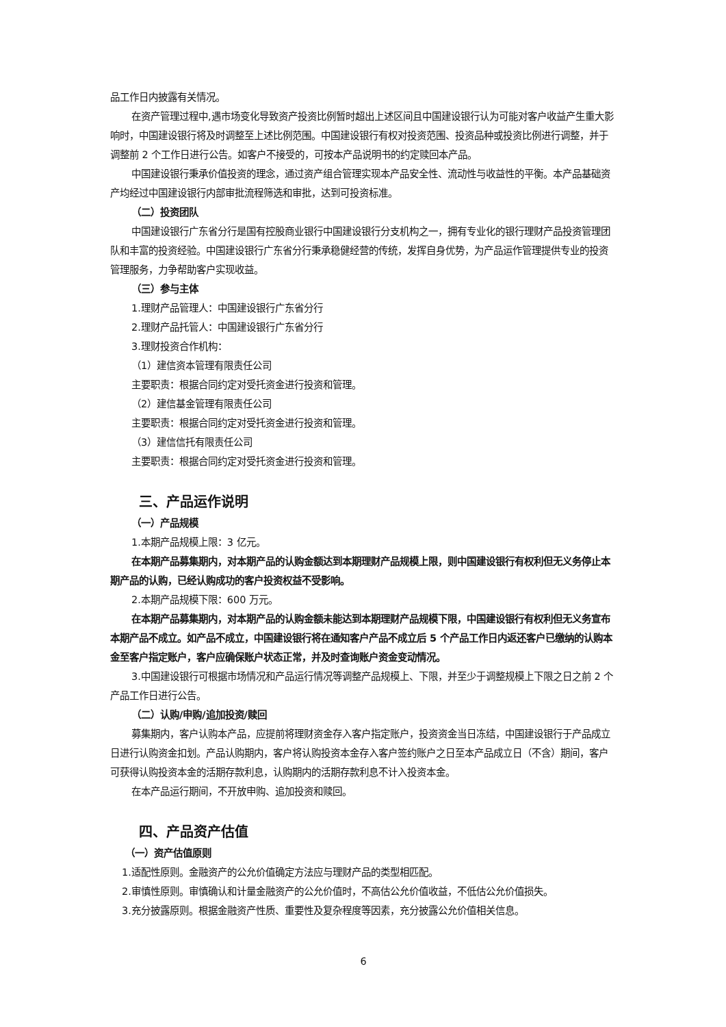品工作日内披露有关情况。
在资产管理过程中,遇市场变化导致资产投资比例暂时超出上述区间且中国建设银行认为可能对客户收益产生重大影响时，中国建设银行将及时调整至上述比例范围。中国建设银行有权对投资范围、投资品种或投资比例进行调整，并于调整前 2 个工作日进行公告。如客户不接受的，可按本产品说明书的约定赎回本产品。
中国建设银行秉承价值投资的理念，通过资产组合管理实现本产品安全性、流动性与收益性的平衡。本产品基础资产均经过中国建设银行内部审批流程筛选和审批，达到可投资标准。
（二）投资团队
中国建设银行广东省分行是国有控股商业银行中国建设银行分支机构之一，拥有专业化的银行理财产品投资管理团队和丰富的投资经验。中国建设银行广东省分行秉承稳健经营的传统，发挥自身优势，为产品运作管理提供专业的投资管理服务，力争帮助客户实现收益。
（三）参与主体
1.理财产品管理人：中国建设银行广东省分行
2.理财产品托管人：中国建设银行广东省分行
3.理财投资合作机构：
（1）建信资本管理有限责任公司
主要职责：根据合同约定对受托资金进行投资和管理。
（2）建信基金管理有限责任公司
主要职责：根据合同约定对受托资金进行投资和管理。
（3）建信信托有限责任公司
主要职责：根据合同约定对受托资金进行投资和管理。
三、产品运作说明
（一）产品规模
1.本期产品规模上限：3 亿元。
在本期产品募集期内，对本期产品的认购金额达到本期理财产品规模上限，则中国建设银行有权利但无义务停止本期产品的认购，已经认购成功的客户投资权益不受影响。
2.本期产品规模下限：600 万元。
在本期产品募集期内，对本期产品的认购金额未能达到本期理财产品规模下限，中国建设银行有权利但无义务宣布本期产品不成立。如产品不成立，中国建设银行将在通知客户产品不成立后 5 个产品工作日内返还客户已缴纳的认购本金至客户指定账户，客户应确保账户状态正常，并及时查询账户资金变动情况。
3.中国建设银行可根据市场情况和产品运行情况等调整产品规模上、下限，并至少于调整规模上下限之日之前 2 个产品工作日进行公告。
（二）认购/申购/追加投资/赎回
募集期内，客户认购本产品，应提前将理财资金存入客户指定账户，投资资金当日冻结，中国建设银行于产品成立日进行认购资金扣划。产品认购期内，客户将认购投资本金存入客户签约账户之日至本产品成立日（不含）期间，客户可获得认购投资本金的活期存款利息，认购期内的活期存款利息不计入投资本金。
在本产品运行期间，不开放申购、追加投资和赎回。
四、产品资产估值
（一）资产估值原则
1.适配性原则。金融资产的公允价值确定方法应与理财产品的类型相匹配。
2.审慎性原则。审慎确认和计量金融资产的公允价值时，不高估公允价值收益，不低估公允价值损失。
3.充分披露原则。根据金融资产性质、重要性及复杂程度等因素，充分披露公允价值相关信息。
6